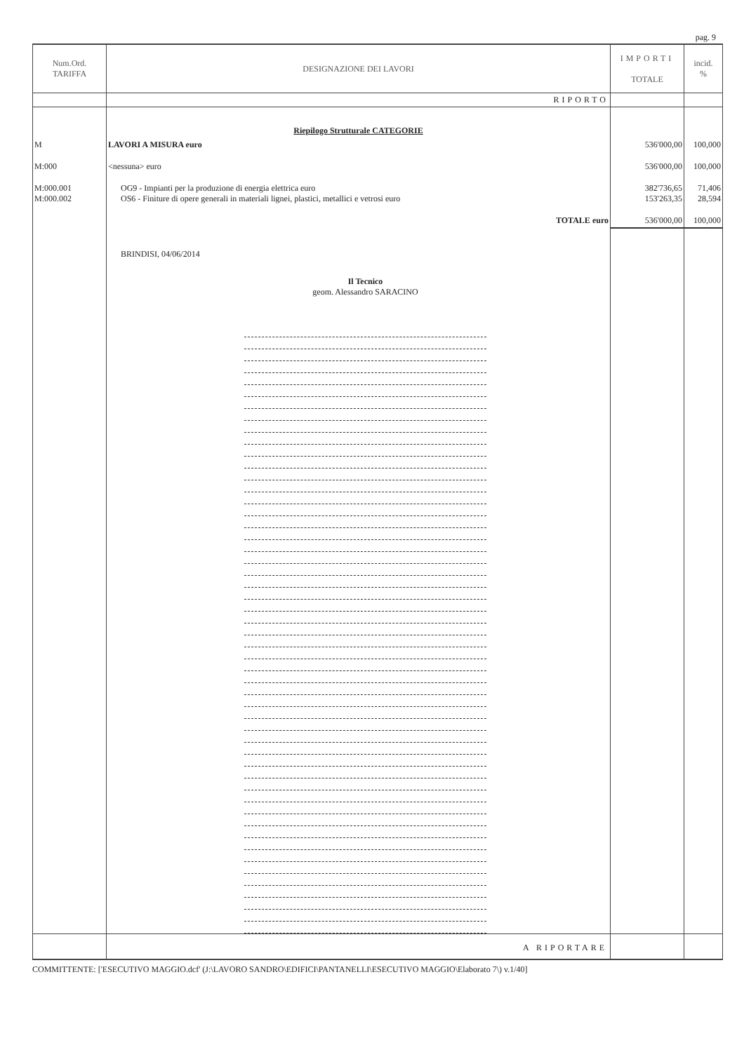pag. 9
| Num.Ord. TARIFFA | DESIGNAZIONE DEI LAVORI | IMPORTI TOTALE | incid. % |
| --- | --- | --- | --- |
| | RIPORTO | | |
| | Riepilogo Strutturale CATEGORIE | | |
| M | LAVORI A MISURA euro | 536'000,00 | 100,000 |
| M:000 | <nessuna> euro | 536'000,00 | 100,000 |
| M:000.001 M:000.002 | OG9 - Impianti per la produzione di energia elettrica euro OS6 - Finiture di opere generali in materiali lignei, plastici, metallici e vetrosi euro | 382'736,65 153'263,35 | 71,406 28,594 |
| | TOTALE euro | 536'000,00 | 100,000 |
| | BRINDISI, 04/06/2014 Il Tecnico geom. Alessandro SARACINO | | |
| | A RIPORTARE | | |
COMMITTENTE: ['ESECUTIVO MAGGIO.dcf' (J:\LAVORO SANDRO\EDIFICI\PANTANELLI\ESECUTIVO MAGGIO\Elaborato 7\) v.1/40]